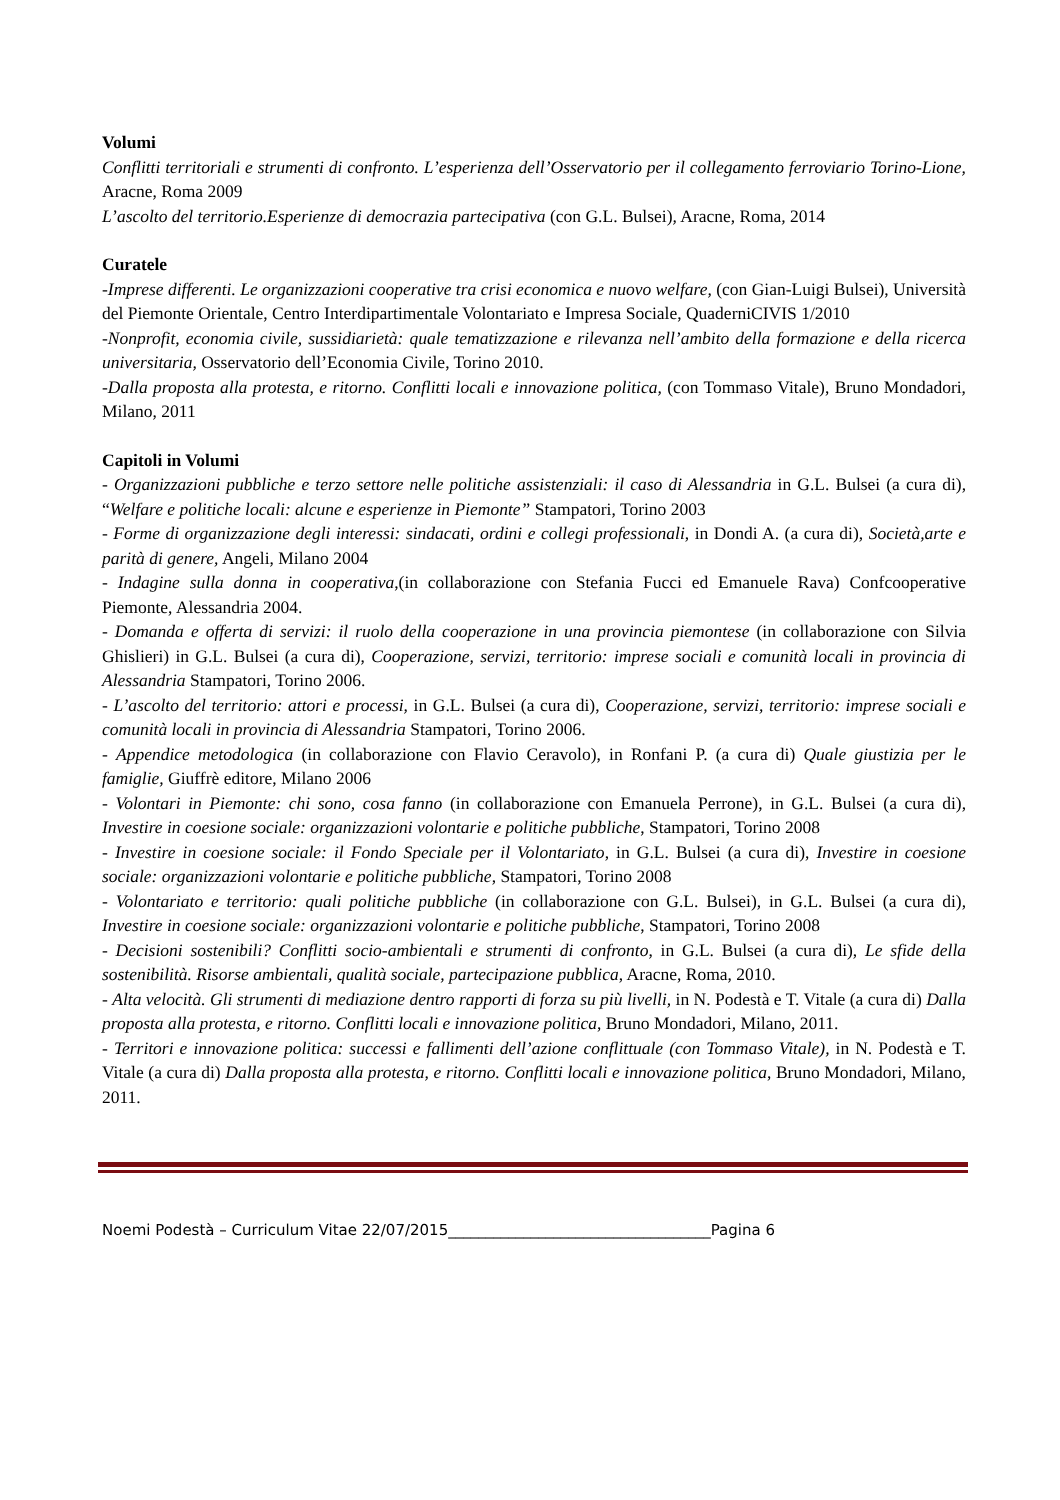Volumi
Conflitti territoriali e strumenti di confronto. L’esperienza dell’Osservatorio per il collegamento ferroviario Torino-Lione, Aracne, Roma 2009
L’ascolto del territorio.Esperienze di democrazia partecipativa (con G.L. Bulsei), Aracne, Roma, 2014
Curatele
-Imprese differenti. Le organizzazioni cooperative tra crisi economica e nuovo welfare, (con Gian-Luigi Bulsei), Università del Piemonte Orientale, Centro Interdipartimentale Volontariato e Impresa Sociale, QuaderniCIVIS 1/2010
-Nonprofit, economia civile, sussidiarietà: quale tematizzazione e rilevanza nell’ambito della formazione e della ricerca universitaria, Osservatorio dell’Economia Civile, Torino 2010.
-Dalla proposta alla protesta, e ritorno. Conflitti locali e innovazione politica, (con Tommaso Vitale), Bruno Mondadori, Milano, 2011
Capitoli in Volumi
- Organizzazioni pubbliche e terzo settore nelle politiche assistenziali: il caso di Alessandria in G.L. Bulsei (a cura di), “Welfare e politiche locali: alcune e esperienze in Piemonte” Stampatori, Torino 2003
- Forme di organizzazione degli interessi: sindacati, ordini e collegi professionali, in Dondi A. (a cura di), Società,arte e parità di genere, Angeli, Milano 2004
- Indagine sulla donna in cooperativa,(in collaborazione con Stefania Fucci ed Emanuele Rava) Confcooperative Piemonte, Alessandria 2004.
- Domanda e offerta di servizi: il ruolo della cooperazione in una provincia piemontese (in collaborazione con Silvia Ghislieri) in G.L. Bulsei (a cura di), Cooperazione, servizi, territorio: imprese sociali e comunità locali in provincia di Alessandria Stampatori, Torino 2006.
- L’ascolto del territorio: attori e processi, in G.L. Bulsei (a cura di), Cooperazione, servizi, territorio: imprese sociali e comunità locali in provincia di Alessandria Stampatori, Torino 2006.
- Appendice metodologica (in collaborazione con Flavio Ceravolo), in Ronfani P. (a cura di) Quale giustizia per le famiglie, Giuffrè editore, Milano 2006
- Volontari in Piemonte: chi sono, cosa fanno (in collaborazione con Emanuela Perrone), in G.L. Bulsei (a cura di), Investire in coesione sociale: organizzazioni volontarie e politiche pubbliche, Stampatori, Torino 2008
- Investire in coesione sociale: il Fondo Speciale per il Volontariato, in G.L. Bulsei (a cura di), Investire in coesione sociale: organizzazioni volontarie e politiche pubbliche, Stampatori, Torino 2008
- Volontariato e territorio: quali politiche pubbliche (in collaborazione con G.L. Bulsei), in G.L. Bulsei (a cura di), Investire in coesione sociale: organizzazioni volontarie e politiche pubbliche, Stampatori, Torino 2008
- Decisioni sostenibili? Conflitti socio-ambientali e strumenti di confronto, in G.L. Bulsei (a cura di), Le sfide della sostenibilità. Risorse ambientali, qualità sociale, partecipazione pubblica, Aracne, Roma, 2010.
- Alta velocità. Gli strumenti di mediazione dentro rapporti di forza su più livelli, in N. Podestà e T. Vitale (a cura di) Dalla proposta alla protesta, e ritorno. Conflitti locali e innovazione politica, Bruno Mondadori, Milano, 2011.
- Territori e innovazione politica: successi e fallimenti dell’azione conflittuale (con Tommaso Vitale), in N. Podestà e T. Vitale (a cura di) Dalla proposta alla protesta, e ritorno. Conflitti locali e innovazione politica, Bruno Mondadori, Milano, 2011.
Noemi Podestà – Curriculum Vitae 22/07/2015___________________________________Pagina 6